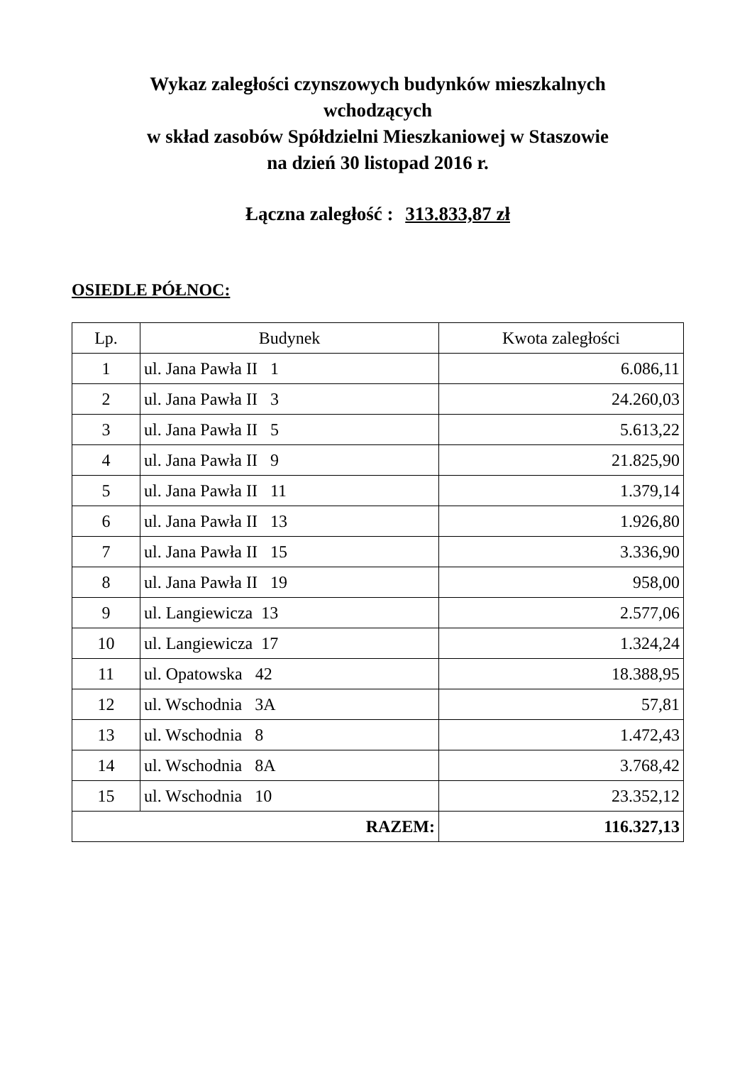Wykaz zaległości czynszowych budynków mieszkalnych
wchodzących
w skład zasobów Spółdzielni Mieszkaniowej w Staszowie
na dzień 30 listopad 2016 r.
Łączna zaległość : 313.833,87 zł
OSIEDLE PÓŁNOC:
| Lp. | Budynek | Kwota zaległości |
| --- | --- | --- |
| 1 | ul. Jana Pawła II 1 | 6.086,11 |
| 2 | ul. Jana Pawła II 3 | 24.260,03 |
| 3 | ul. Jana Pawła II 5 | 5.613,22 |
| 4 | ul. Jana Pawła II 9 | 21.825,90 |
| 5 | ul. Jana Pawła II 11 | 1.379,14 |
| 6 | ul. Jana Pawła II 13 | 1.926,80 |
| 7 | ul. Jana Pawła II 15 | 3.336,90 |
| 8 | ul. Jana Pawła II 19 | 958,00 |
| 9 | ul. Langiewicza 13 | 2.577,06 |
| 10 | ul. Langiewicza 17 | 1.324,24 |
| 11 | ul. Opatowska 42 | 18.388,95 |
| 12 | ul. Wschodnia 3A | 57,81 |
| 13 | ul. Wschodnia 8 | 1.472,43 |
| 14 | ul. Wschodnia 8A | 3.768,42 |
| 15 | ul. Wschodnia 10 | 23.352,12 |
| RAZEM: | | 116.327,13 |